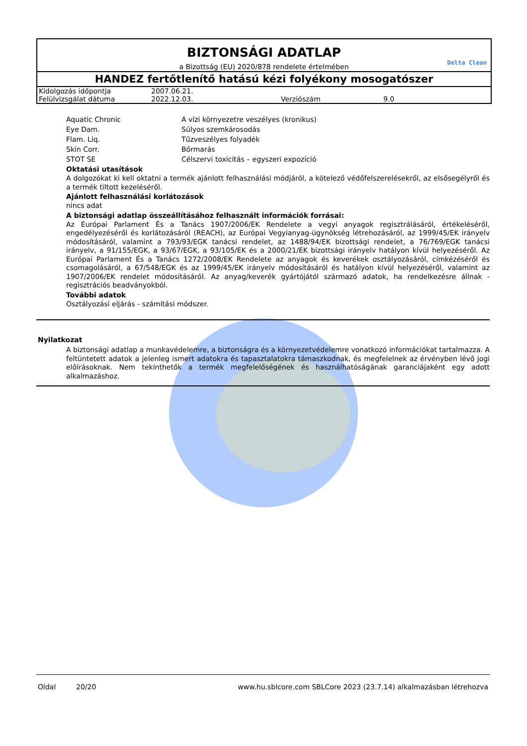BIZTONSÁGI ADATLAP
a Bizottság (EU) 2020/878 rendelete értelmében
Delta Clean
HANDEZ fertőtlenítő hatású kézi folyékony mosogatószer
| Kidolgozás időpontja | 2007.06.21. | | |
| Felülvizsgálat dátuma | 2022.12.03. | Verziószám | 9.0 |
| Aquatic Chronic | A vízi környezetre veszélyes (kronikus) |
| Eye Dam. | Súlyos szemkárosodás |
| Flam. Liq. | Tűzveszélyes folyadék |
| Skin Corr. | Bőrmarás |
| STOT SE | Célszervi toxicitás – egyszeri expozíció |
Oktatási utasítások
A dolgozókat ki kell oktatni a termék ajánlott felhasználási módjáról, a kötelező védőfelszerelésekről, az elsősegélyről és a termék tiltott kezeléséről.
Ajánlott felhasználási korlátozások
nincs adat
A biztonsági adatlap összeállításához felhasznált információk forrásai:
Az Európai Parlament És a Tanács 1907/2006/EK Rendelete a vegyi anyagok regisztrálásáról, értékeléséről, engedélyezéséről és korlátozásáról (REACH), az Európai Vegyianyag-ügynökség létrehozásáról, az 1999/45/EK irányelv módosításáról, valamint a 793/93/EGK tanácsi rendelet, az 1488/94/EK bizottsági rendelet, a 76/769/EGK tanácsi irányelv, a 91/155/EGK, a 93/67/EGK, a 93/105/EK és a 2000/21/EK bizottsági irányelv hatályon kívül helyezéséről. Az Európai Parlament És a Tanács 1272/2008/EK Rendelete az anyagok és keverékek osztályozásáról, címkézéséről és csomagolásáról, a 67/548/EGK és az 1999/45/EK irányelv módosításáról és hatályon kívül helyezéséről, valamint az 1907/2006/EK rendelet módosításáról. Az anyag/keverék gyártójától származó adatok, ha rendelkezésre állnak - regisztrációs beadványokból.
További adatok
Osztályozási eljárás - számítási módszer.
Nyilatkozat
A biztonsági adatlap a munkavédelemre, a biztonságra és a környezetvédelemre vonatkozó információkat tartalmazza. A feltüntetett adatok a jelenleg ismert adatokra és tapasztalatokra támaszkodnak, és megfelelnek az érvényben lévő jogi előírásoknak. Nem tekinthetők a termék megfelelőségének és használhatóságának garanciájaként egy adott alkalmazáshoz.
Oldal 20/20 www.hu.sblcore.com SBLCore 2023 (23.7.14) alkalmazásban létrehozva